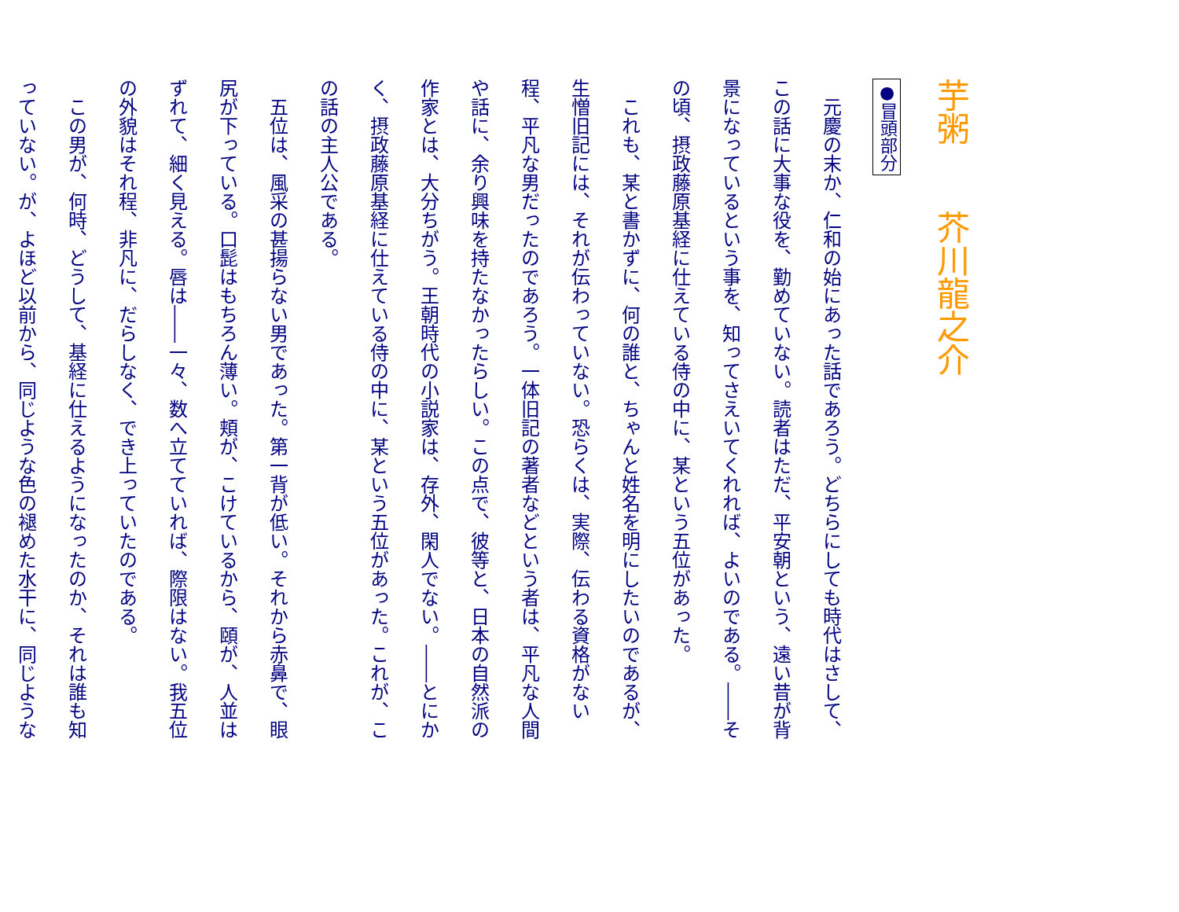芋粥　　芥川龍之介
●冒頭部分
　元慶の末か、仁和の始にあった話であろう。どちらにしても時代はさして、この話に大事な役を、勤めていない。読者はただ、平安朝という、遠い昔が背景になっているという事を、知ってさえいてくれれば、よいのである。――その頃、摂政藤原基経に仕えている侍の中に、某という五位があった。
　これも、某と書かずに、何の誰と、ちゃんと姓名を明にしたいのであるが、生憎旧記には、それが伝わっていない。恐らくは、実際、伝わる資格がない程、平凡な男だったのであろう。一体旧記の著者などという者は、平凡な人間や話に、余り興味を持たなかったらしい。この点で、彼等と、日本の自然派の作家とは、大分ちがう。王朝時代の小説家は、存外、閑人でない。――とにかく、摂政藤原基経に仕えている侍の中に、某という五位があった。これが、この話の主人公である。
　五位は、風采の甚揚らない男であった。第一背が低い。それから赤鼻で、眼尻が下っている。口髭はもちろん薄い。頬が、こけているから、頤が、人並はずれて、細く見える。唇は――一々、数へ立てていれば、際限はない。我五位の外貌はそれ程、非凡に、だらしなく、でき上っていたのである。
　この男が、何時、どうして、基経に仕えるようになったのか、それは誰も知っていない。が、よほど以前から、同じような色の褪めた水干に、同じような